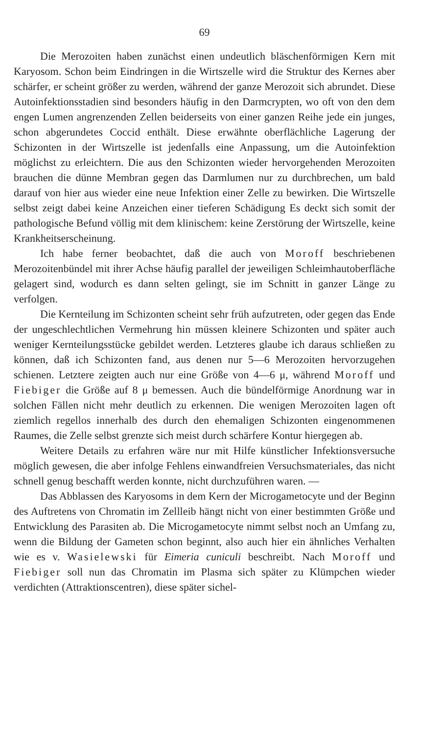69
Die Merozoiten haben zunächst einen undeutlich bläschenförmigen Kern mit Karyosom. Schon beim Eindringen in die Wirtszelle wird die Struktur des Kernes aber schärfer, er scheint größer zu werden, während der ganze Merozoit sich abrundet. Diese Autoinfektionsstadien sind besonders häufig in den Darmcrypten, wo oft von den dem engen Lumen angrenzenden Zellen beiderseits von einer ganzen Reihe jede ein junges, schon abgerundetes Coccid enthält. Diese erwähnte oberflächliche Lagerung der Schizonten in der Wirtszelle ist jedenfalls eine Anpassung, um die Autoinfektion möglichst zu erleichtern. Die aus den Schizonten wieder hervorgehenden Merozoiten brauchen die dünne Membran gegen das Darmlumen nur zu durchbrechen, um bald darauf von hier aus wieder eine neue Infektion einer Zelle zu bewirken. Die Wirtszelle selbst zeigt dabei keine Anzeichen einer tieferen Schädigung Es deckt sich somit der pathologische Befund völlig mit dem klinischem: keine Zerstörung der Wirtszelle, keine Krankheitserscheinung.
Ich habe ferner beobachtet, daß die auch von Moroff beschriebenen Merozoitenbündel mit ihrer Achse häufig parallel der jeweiligen Schleimhautoberfläche gelagert sind, wodurch es dann selten gelingt, sie im Schnitt in ganzer Länge zu verfolgen.
Die Kernteilung im Schizonten scheint sehr früh aufzutreten, oder gegen das Ende der ungeschlechtlichen Vermehrung hin müssen kleinere Schizonten und später auch weniger Kernteilungsstücke gebildet werden. Letzteres glaube ich daraus schließen zu können, daß ich Schizonten fand, aus denen nur 5—6 Merozoiten hervorzugehen schienen. Letztere zeigten auch nur eine Größe von 4—6 μ, während Moroff und Fiebiger die Größe auf 8 μ bemessen. Auch die bündelförmige Anordnung war in solchen Fällen nicht mehr deutlich zu erkennen. Die wenigen Merozoiten lagen oft ziemlich regellos innerhalb des durch den ehemaligen Schizonten eingenommenen Raumes, die Zelle selbst grenzte sich meist durch schärfere Kontur hiergegen ab.
Weitere Details zu erfahren wäre nur mit Hilfe künstlicher Infektionsversuche möglich gewesen, die aber infolge Fehlens einwandfreien Versuchsmateriales, das nicht schnell genug beschafft werden konnte, nicht durchzuführen waren. —
Das Abblassen des Karyosoms in dem Kern der Microgametocyte und der Beginn des Auftretens von Chromatin im Zellleib hängt nicht von einer bestimmten Größe und Entwicklung des Parasiten ab. Die Microgametocyte nimmt selbst noch an Umfang zu, wenn die Bildung der Gameten schon beginnt, also auch hier ein ähnliches Verhalten wie es v. Wasielewski für Eimeria cuniculi beschreibt. Nach Moroff und Fiebiger soll nun das Chromatin im Plasma sich später zu Klümpchen wieder verdichten (Attraktionscentren), diese später sichel-